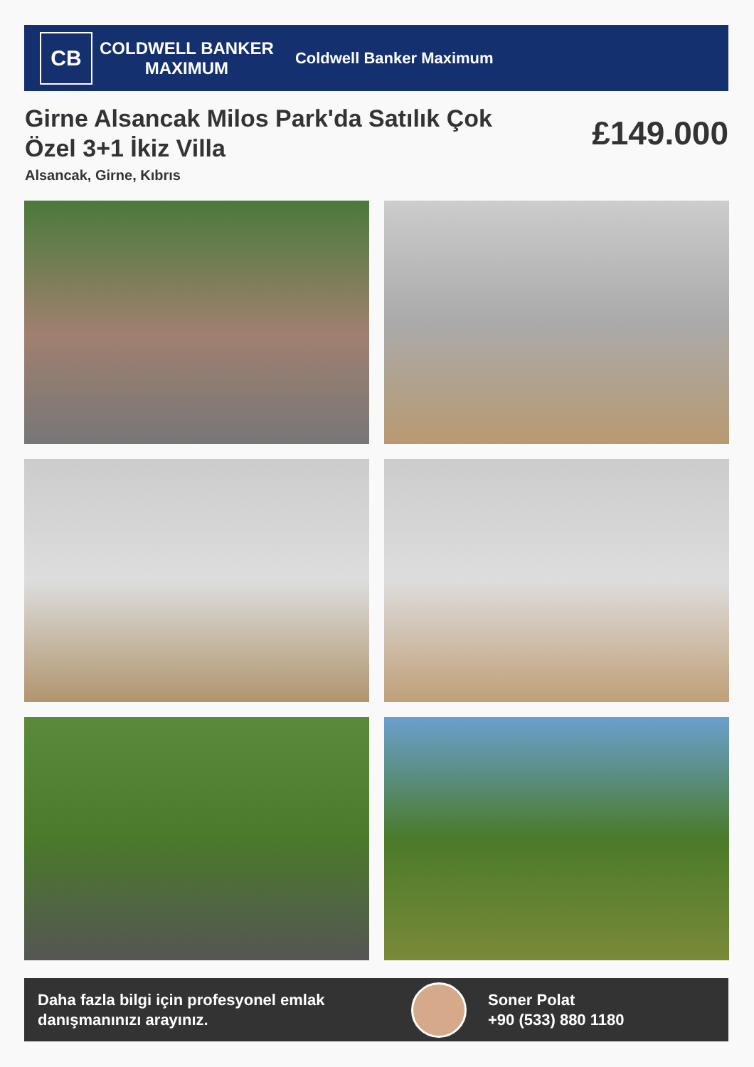CB
COLDWELL BANKER
MAXIMUM
Coldwell Banker Maximum
Girne Alsancak Milos Park'da Satılık Çok Özel 3+1 İkiz Villa
£149.000
Alsancak, Girne, Kıbrıs
Daha fazla bilgi için profesyonel emlak danışmanınızı arayınız.
Soner Polat
+90 (533) 880 1180